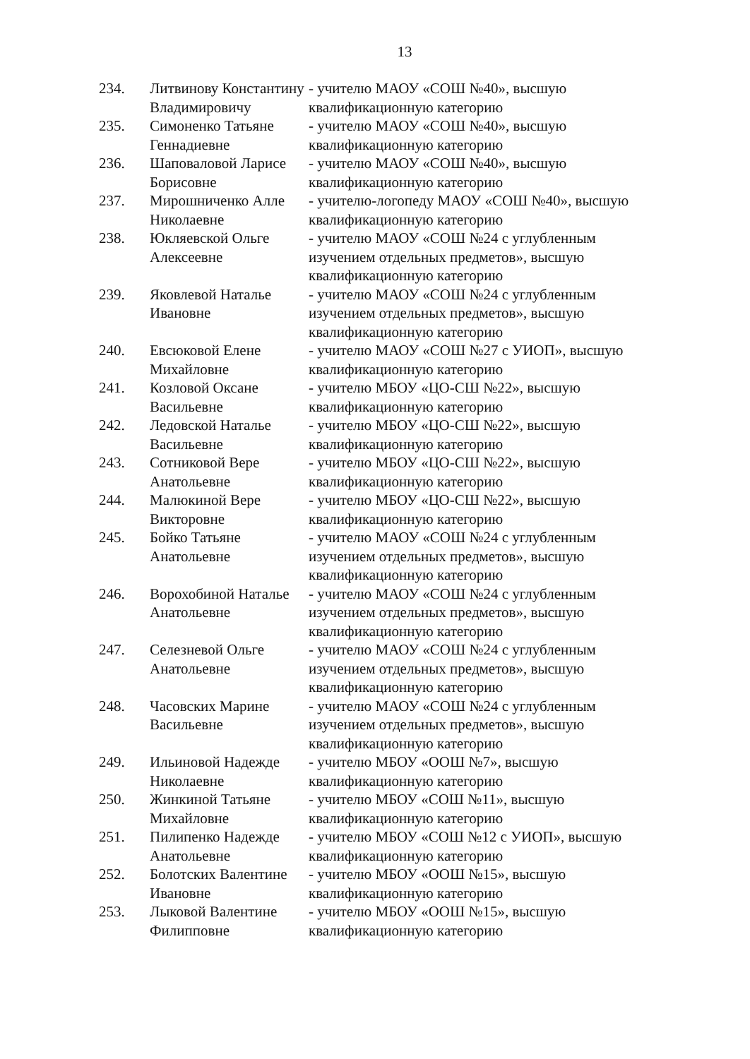13
| 234. | Литвинову Константину Владимировичу | - учителю МАОУ «СОШ №40», высшую квалификационную категорию |
| 235. | Симоненко Татьяне Геннадиевне | - учителю МАОУ «СОШ №40», высшую квалификационную категорию |
| 236. | Шаповаловой Ларисе Борисовне | - учителю МАОУ «СОШ №40», высшую квалификационную категорию |
| 237. | Мирошниченко Алле Николаевне | - учителю-логопеду МАОУ «СОШ №40», высшую квалификационную категорию |
| 238. | Юкляевской Ольге Алексеевне | - учителю МАОУ «СОШ №24 с углубленным изучением отдельных предметов», высшую квалификационную категорию |
| 239. | Яковлевой Наталье Ивановне | - учителю МАОУ «СОШ №24 с углубленным изучением отдельных предметов», высшую квалификационную категорию |
| 240. | Евсюковой Елене Михайловне | - учителю МАОУ «СОШ №27 с УИОП», высшую квалификационную категорию |
| 241. | Козловой Оксане Васильевне | - учителю МБОУ «ЦО-СШ №22», высшую квалификационную категорию |
| 242. | Ледовской Наталье Васильевне | - учителю МБОУ «ЦО-СШ №22», высшую квалификационную категорию |
| 243. | Сотниковой Вере Анатольевне | - учителю МБОУ «ЦО-СШ №22», высшую квалификационную категорию |
| 244. | Малюкиной Вере Викторовне | - учителю МБОУ «ЦО-СШ №22», высшую квалификационную категорию |
| 245. | Бойко Татьяне Анатольевне | - учителю МАОУ «СОШ №24 с углубленным изучением отдельных предметов», высшую квалификационную категорию |
| 246. | Ворохобиной Наталье Анатольевне | - учителю МАОУ «СОШ №24 с углубленным изучением отдельных предметов», высшую квалификационную категорию |
| 247. | Селезневой Ольге Анатольевне | - учителю МАОУ «СОШ №24 с углубленным изучением отдельных предметов», высшую квалификационную категорию |
| 248. | Часовских Марине Васильевне | - учителю МАОУ «СОШ №24 с углубленным изучением отдельных предметов», высшую квалификационную категорию |
| 249. | Ильиновой Надежде Николаевне | - учителю МБОУ «ООШ №7», высшую квалификационную категорию |
| 250. | Жинкиной Татьяне Михайловне | - учителю МБОУ «СОШ №11», высшую квалификационную категорию |
| 251. | Пилипенко Надежде Анатольевне | - учителю МБОУ «СОШ №12 с УИОП», высшую квалификационную категорию |
| 252. | Болотских Валентине Ивановне | - учителю МБОУ «ООШ №15», высшую квалификационную категорию |
| 253. | Лыковой Валентине Филипповне | - учителю МБОУ «ООШ №15», высшую квалификационную категорию |